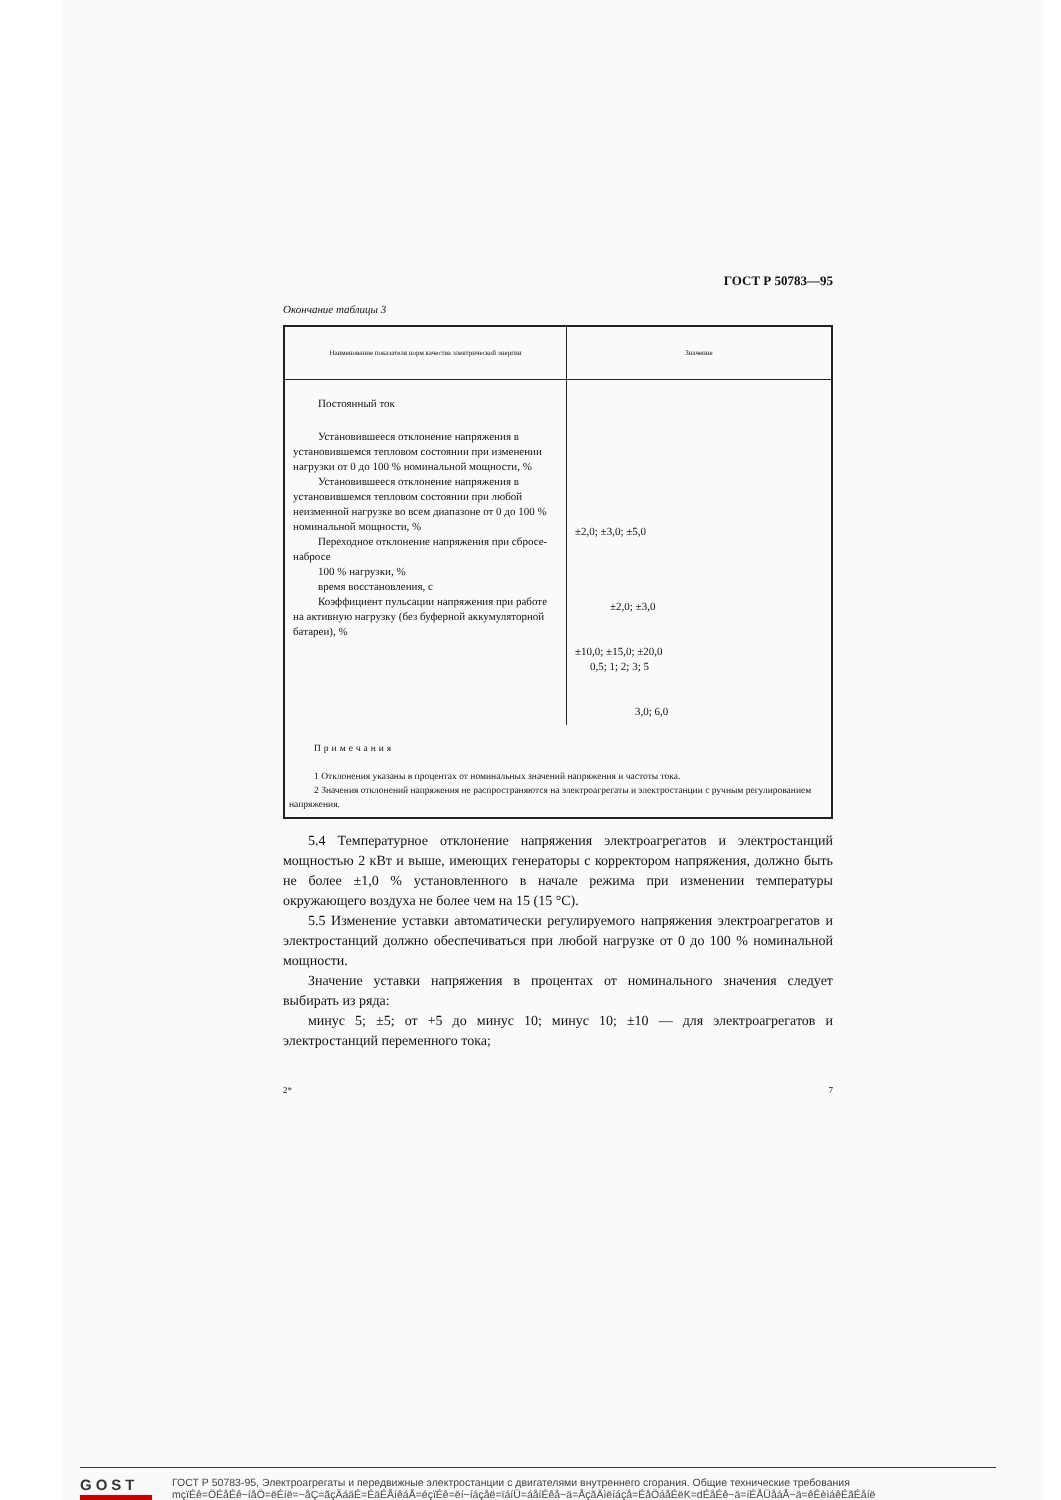ГОСТ Р 50783—95
Окончание таблицы 3
| Наименование показателя норм качества электрической энергии | Значение |
| --- | --- |
| Постоянный ток Установившееся отклонение напряжения в установившемся тепловом состоянии при изменении нагрузки от 0 до 100 % номинальной мощности, % Установившееся отклонение напряжения в установившемся тепловом состоянии при любой неизменной нагрузке во всем диапазоне от 0 до 100 % номинальной мощности, % Переходное отклонение напряжения при сбросе-набросе 100 % нагрузки, % время восстановления, с Коэффициент пульсации напряжения при работе на активную нагрузку (без буферной аккумуляторной батареи), % | ±2,0; ±3,0; ±5,0 ±2,0; ±3,0 ±10,0; ±15,0; ±20,0 0,5; 1; 2; 3; 5 3,0; 6,0 |
| Примечания 1 Отклонения указаны в процентах от номинальных значений напряжения и частоты тока. 2 Значения отклонений напряжения не распространяются на электроагрегаты и электростанции с ручным регулированием напряжения. | |
5.4 Температурное отклонение напряжения электроагрегатов и электростанций мощностью 2 кВт и выше, имеющих генераторы с корректором напряжения, должно быть не более ±1,0 % установленного в начале режима при изменении температуры окружающего воздуха не более чем на 15 (15 °С).
5.5 Изменение уставки автоматически регулируемого напряжения электроагрегатов и электростанций должно обеспечиваться при любой нагрузке от 0 до 100 % номинальной мощности.
Значение уставки напряжения в процентах от номинального значения следует выбирать из ряда:
минус 5; ±5; от +5 до минус 10; минус 10; ±10 — для электроагрегатов и электростанций переменного тока;
2* 7
GOST
ГОСТ Р 50783-95, Электроагрегаты и передвижные электростанции с двигателями внутреннего сгорания. Общие технические требования
mçïÉê=ÖÉåÉê~íåÖ=ëÉíë=~åÇ=ãçÄáäÉ=ÉäÉÅíêáÅ=éçïÉê=ëí~íáçåë=ïáíÜ=áåíÉêå~ä=ÅçãÄìëíáçå=ÉåÖáåÉëK=dÉåÉê~ä=íÉÅÜåáÅ~ä=êÉèìáêÉãÉåíë